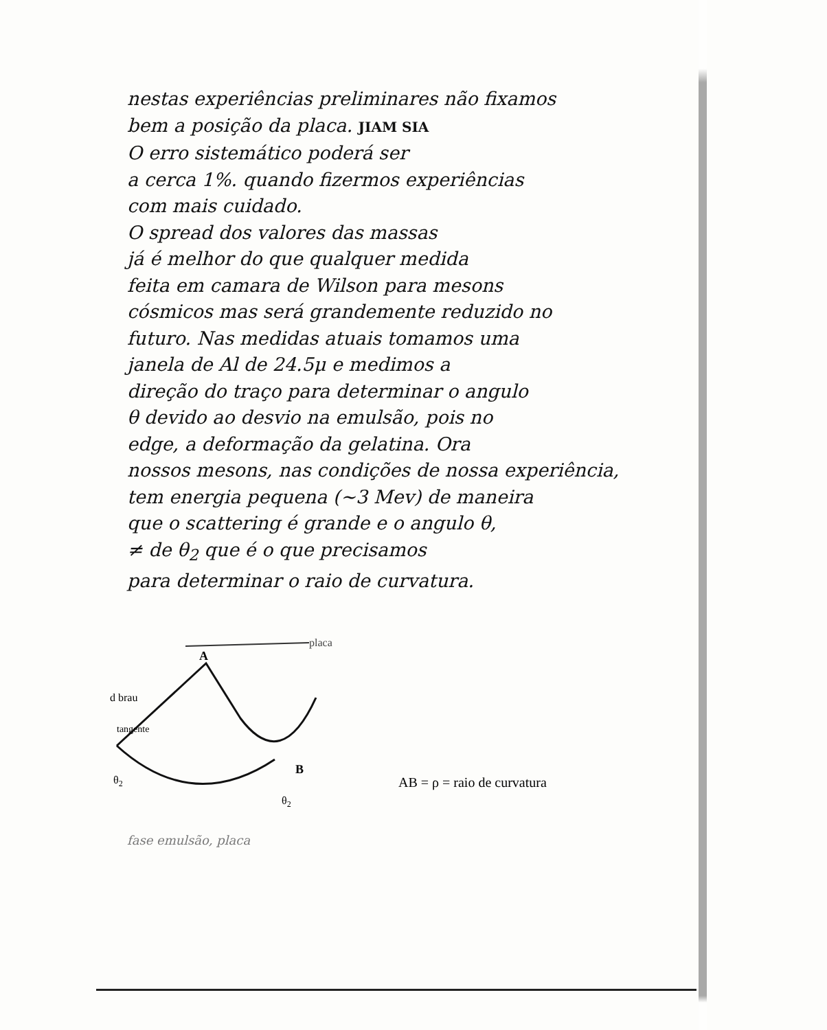nestas experiências preliminares não fixamos
bem a posição da placa. JIAM SIA
O erro sistemático poderá ser
a cerca 1%. quando fizermos experiências
com mais cuidado.
O spread dos valores das massas
já é melhor do que qualquer medida
feita em camara de Wilson para mesons
cósmicos mas será grandemente reduzido no
futuro. Nas medidas atuais tomamos uma
janela de Al de 24.5μ e medimos a
direção do traço para determinar o angulo
θ devido ao desvio na emulsão, pois no
edge, a deformação da gelatina. Ora
nossos mesons, nas condições de nossa experiência,
tem energia pequena (~3 Mev) de maneira
que o scattering é grande e o angulo θ,
≠ de θ<sub>2</sub> que é o que precisamos
para determinar o raio de curvatura.
placa
A
B
d brau
tangente
θ2
θ2
AB = ρ = raio de curvatura
fase emulsão, placa